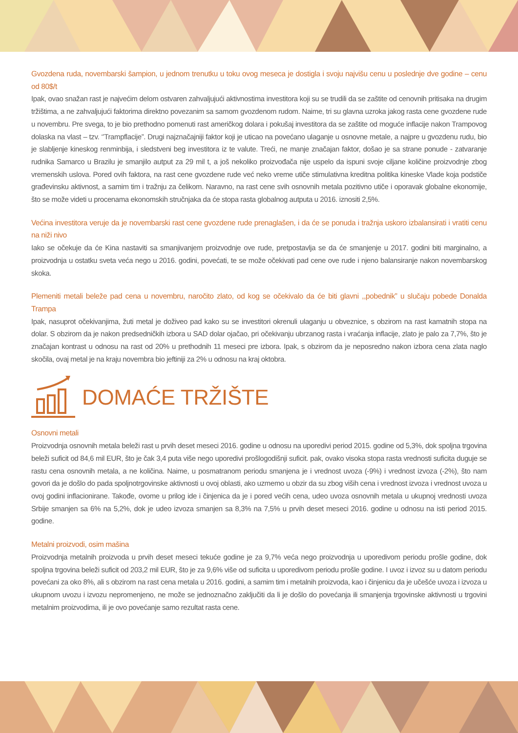Gvozdena ruda, novembarski šampion, u jednom trenutku u toku ovog meseca je dostigla i svoju najvišu cenu u poslednje dve godine – cenu od 80$/t
Ipak, ovao snažan rast je najvećim delom ostvaren zahvaljujući aktivnostima investitora koji su se trudili da se zaštite od cenovnih pritisaka na drugim tržištima, a ne zahvaljujući faktorima direktno povezanim sa samom gvozdenom rudom. Naime, tri su glavna uzroka jakog rasta cene gvozdene rude u novembru. Pre svega, to je bio prethodno pomenuti rast američkog dolara i pokušaj investitora da se zaštite od moguće inflacije nakon Trampovog dolaska na vlast – tzv. ‘’Trampflacije”. Drugi najznačajniji faktor koji je uticao na povećano ulaganje u osnovne metale, a najpre u gvozdenu rudu, bio je slabljenje kineskog renminbija, i sledstveni beg investitora iz te valute. Treći, ne manje značajan faktor, došao je sa strane ponude - zatvaranje rudnika Samarco u Brazilu je smanjilo autput za 29 mil t, a još nekoliko proizvođača nije uspelo da ispuni svoje ciljane količine proizvodnje zbog vremenskih uslova. Pored ovih faktora, na rast cene gvozdene rude već neko vreme utiče stimulativna kreditna politika kineske Vlade koja podstiče građevinsku aktivnost, a samim tim i tražnju za čelikom. Naravno, na rast cene svih osnovnih metala pozitivno utiče i oporavak globalne ekonomije, što se može videti u procenama ekonomskih stručnjaka da će stopa rasta globalnog autputa u 2016. iznositi 2,5%.
Većina investitora veruje da je novembarski rast cene gvozdene rude prenaglašen, i da će se ponuda i tražnja uskoro izbalansirati i vratiti cenu na niži nivo
Iako se očekuje da će Kina nastaviti sa smanjivanjem proizvodnje ove rude, pretpostavlja se da će smanjenje u 2017. godini biti marginalno, a proizvodnja u ostatku sveta veća nego u 2016. godini, povećati, te se može očekivati pad cene ove rude i njeno balansiranje nakon novembarskog skoka.
Plemeniti metali beleže pad cena u novembru, naročito zlato, od kog se očekivalo da će biti glavni ,,pobednik” u slučaju pobede Donalda Trampa
Ipak, nasuprot očekivanjima, žuti metal je doživeo pad kako su se investitori okrenuli ulaganju u obveznice, s obzirom na rast kamatnih stopa na dolar. S obzirom da je nakon predsedničkih izbora u SAD dolar ojačao, pri očekivanju ubrzanog rasta i vraćanja inflacije, zlato je palo za 7,7%, što je značajan kontrast u odnosu na rast od 20% u prethodnih 11 meseci pre izbora. Ipak, s obzirom da je neposredno nakon izbora cena zlata naglo skočila, ovaj metal je na kraju novembra bio jeftiniji za 2% u odnosu na kraj oktobra.
DOMAĆE TRŽIŠTE
Osnovni metali
Proizvodnja osnovnih metala beleži rast u prvih deset meseci 2016. godine u odnosu na uporedivi period 2015. godine od 5,3%, dok spoljna trgovina beleži suficit od 84,6 mil EUR, što je čak 3,4 puta više nego uporedivi prošlogodišnji suficit. pak, ovako visoka stopa rasta vrednosti suficita duguje se rastu cena osnovnih metala, a ne količina. Naime, u posmatranom periodu smanjena je i vrednost uvoza (-9%) i vrednost izvoza (-2%), što nam govori da je došlo do pada spoljnotrgovinske aktivnosti u ovoj oblasti, ako uzmemo u obzir da su zbog viših cena i vrednost izvoza i vrednost uvoza u ovoj godini inflacionirane. Takođe, ovome u prilog ide i činjenica da je i pored većih cena, udeo uvoza osnovnih metala u ukupnoj vrednosti uvoza Srbije smanjen sa 6% na 5,2%, dok je udeo izvoza smanjen sa 8,3% na 7,5% u prvih deset meseci 2016. godine u odnosu na isti period 2015. godine.
Metalni proizvodi, osim mašina
Proizvodnja metalnih proizvoda u prvih deset meseci tekuće godine je za 9,7% veća nego proizvodnja u uporedivom periodu prošle godine, dok spoljna trgovina beleži suficit od 203,2 mil EUR, što je za 9,6% više od suficita u uporedivom periodu prošle godine. I uvoz i izvoz su u datom periodu povećani za oko 8%, ali s obzirom na rast cena metala u 2016. godini, a samim tim i metalnih proizvoda, kao i činjenicu da je učešće uvoza i izvoza u ukupnom uvozu i izvozu nepromenjeno, ne može se jednoznačno zaključiti da li je došlo do povećanja ili smanjenja trgovinske aktivnosti u trgovini metalnim proizvodima, ili je ovo povećanje samo rezultat rasta cene.